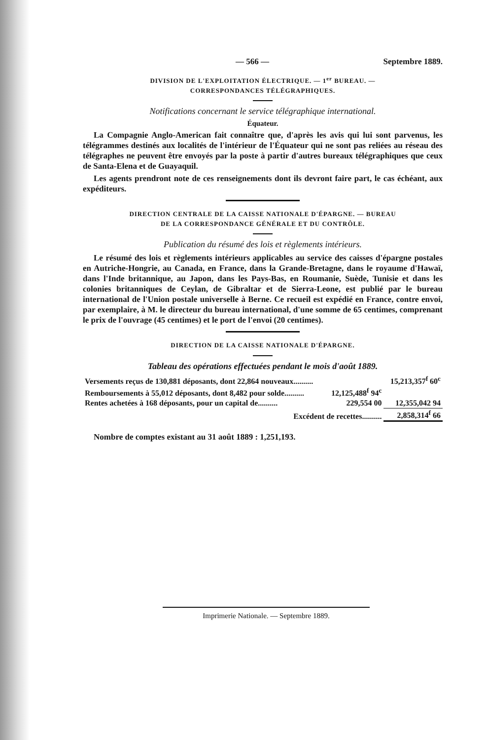— 566 — Septembre 1889.
DIVISION DE L'EXPLOITATION ÉLECTRIQUE. — 1<sup>er</sup> BUREAU. —
CORRESPONDANCES TÉLÉGRAPHIQUES.
Notifications concernant le service télégraphique international.
Équateur.
La Compagnie Anglo-American fait connaître que, d'après les avis qui lui sont parvenus, les télégrammes destinés aux localités de l'intérieur de l'Équateur qui ne sont pas reliées au réseau des télégraphes ne peuvent être envoyés par la poste à partir d'autres bureaux télégraphiques que ceux de Santa-Elena et de Guayaquil.
Les agents prendront note de ces renseignements dont ils devront faire part, le cas échéant, aux expéditeurs.
DIRECTION CENTRALE DE LA CAISSE NATIONALE D'ÉPARGNE. — BUREAU
DE LA CORRESPONDANCE GÉNÉRALE ET DU CONTRÔLE.
Publication du résumé des lois et règlements intérieurs.
Le résumé des lois et règlements intérieurs applicables au service des caisses d'épargne postales en Autriche-Hongrie, au Canada, en France, dans la Grande-Bretagne, dans le royaume d'Hawaï, dans l'Inde britannique, au Japon, dans les Pays-Bas, en Roumanie, Suède, Tunisie et dans les colonies britanniques de Ceylan, de Gibraltar et de Sierra-Leone, est publié par le bureau international de l'Union postale universelle à Berne. Ce recueil est expédié en France, contre envoi, par exemplaire, à M. le directeur du bureau international, d'une somme de 65 centimes, comprenant le prix de l'ouvrage (45 centimes) et le port de l'envoi (20 centimes).
DIRECTION DE LA CAISSE NATIONALE D'ÉPARGNE.
Tableau des opérations effectuées pendant le mois d'août 1889.
| Versements reçus de 130,881 déposants, dont 22,864 nouveaux.......... | | 15,213,357<sup>f</sup> 60<sup>c</sup> |
| Remboursements à 55,012 déposants, dont 8,482 pour solde.......... | 12,125,488<sup>f</sup> 94<sup>c</sup> | 12,355,042 94 |
| Rentes achetées à 168 déposants, pour un capital de.......... | 229,554 00 | |
| Excédent de recettes.......... | | 2,858,314<sup>f</sup> 66 |
Nombre de comptes existant au 31 août 1889 : 1,251,193.
Imprimerie Nationale. — Septembre 1889.